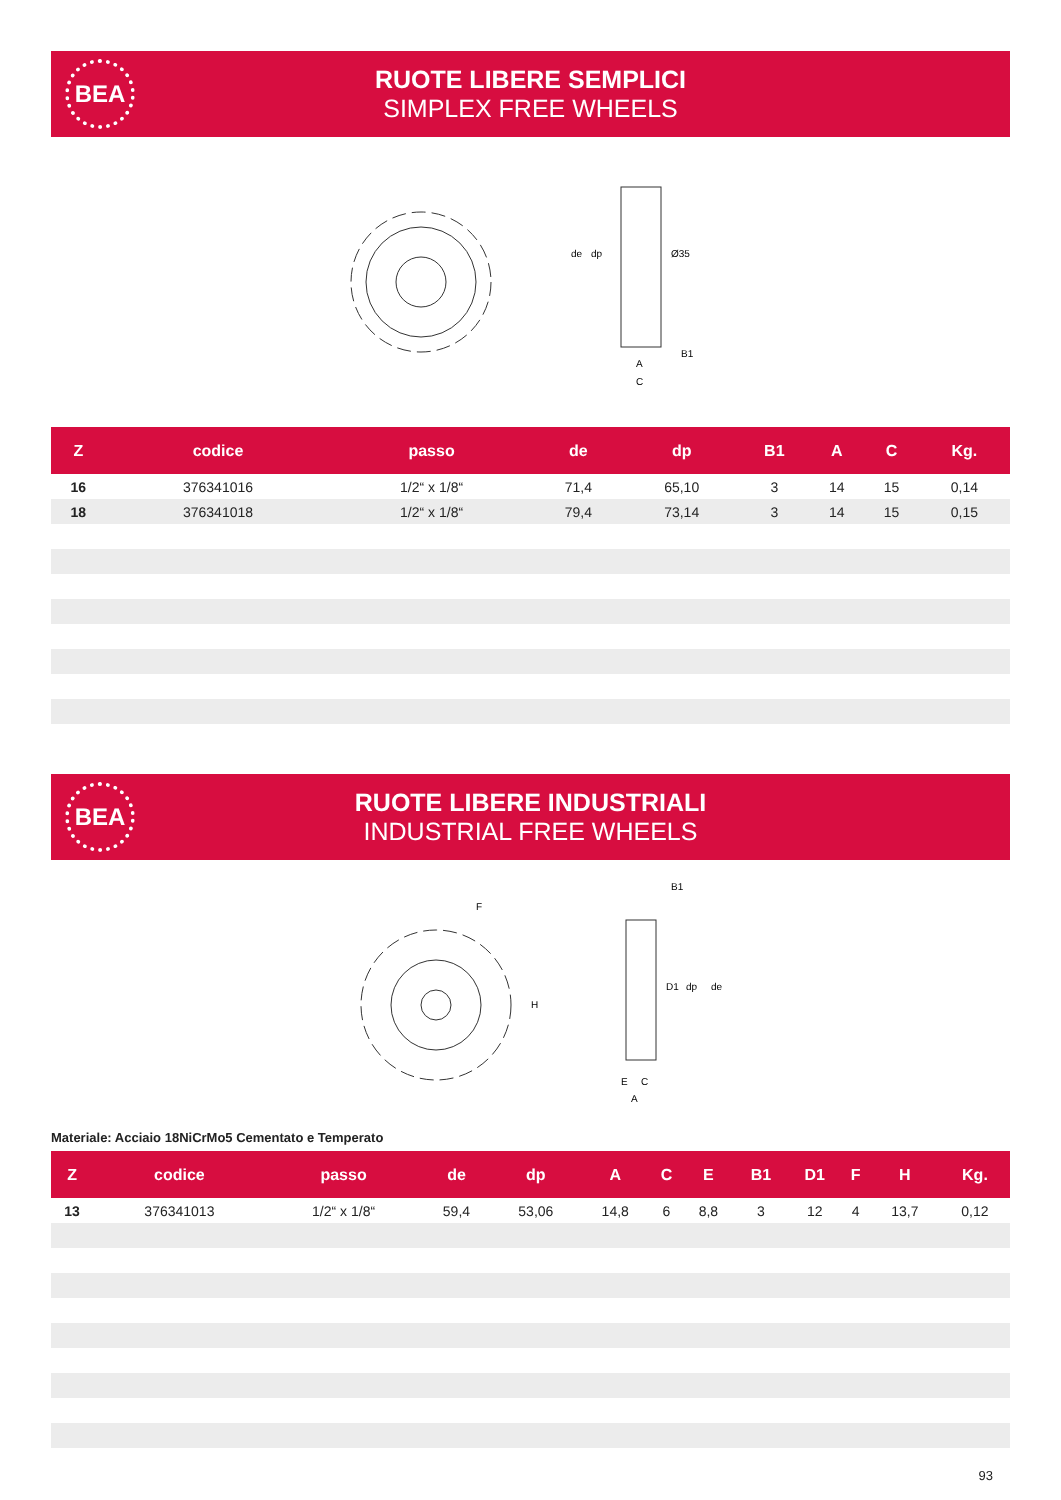BEA
RUOTE LIBERE SEMPLICI
SIMPLEX FREE WHEELS
de
dp
Ø35
B1
A
C
| Z | codice | passo | de | dp | B1 | A | C | Kg. |
| --- | --- | --- | --- | --- | --- | --- | --- | --- |
| 16 | 376341016 | 1/2“ x 1/8“ | 71,4 | 65,10 | 3 | 14 | 15 | 0,14 |
| 18 | 376341018 | 1/2“ x 1/8“ | 79,4 | 73,14 | 3 | 14 | 15 | 0,15 |
BEA
RUOTE LIBERE INDUSTRIALI
INDUSTRIAL FREE WHEELS
F
H
B1
D1
dp
de
E
C
A
Materiale: Acciaio 18NiCrMo5 Cementato e Temperato
| Z | codice | passo | de | dp | A | C | E | B1 | D1 | F | H | Kg. |
| --- | --- | --- | --- | --- | --- | --- | --- | --- | --- | --- | --- | --- |
| 13 | 376341013 | 1/2“ x 1/8“ | 59,4 | 53,06 | 14,8 | 6 | 8,8 | 3 | 12 | 4 | 13,7 | 0,12 |
93